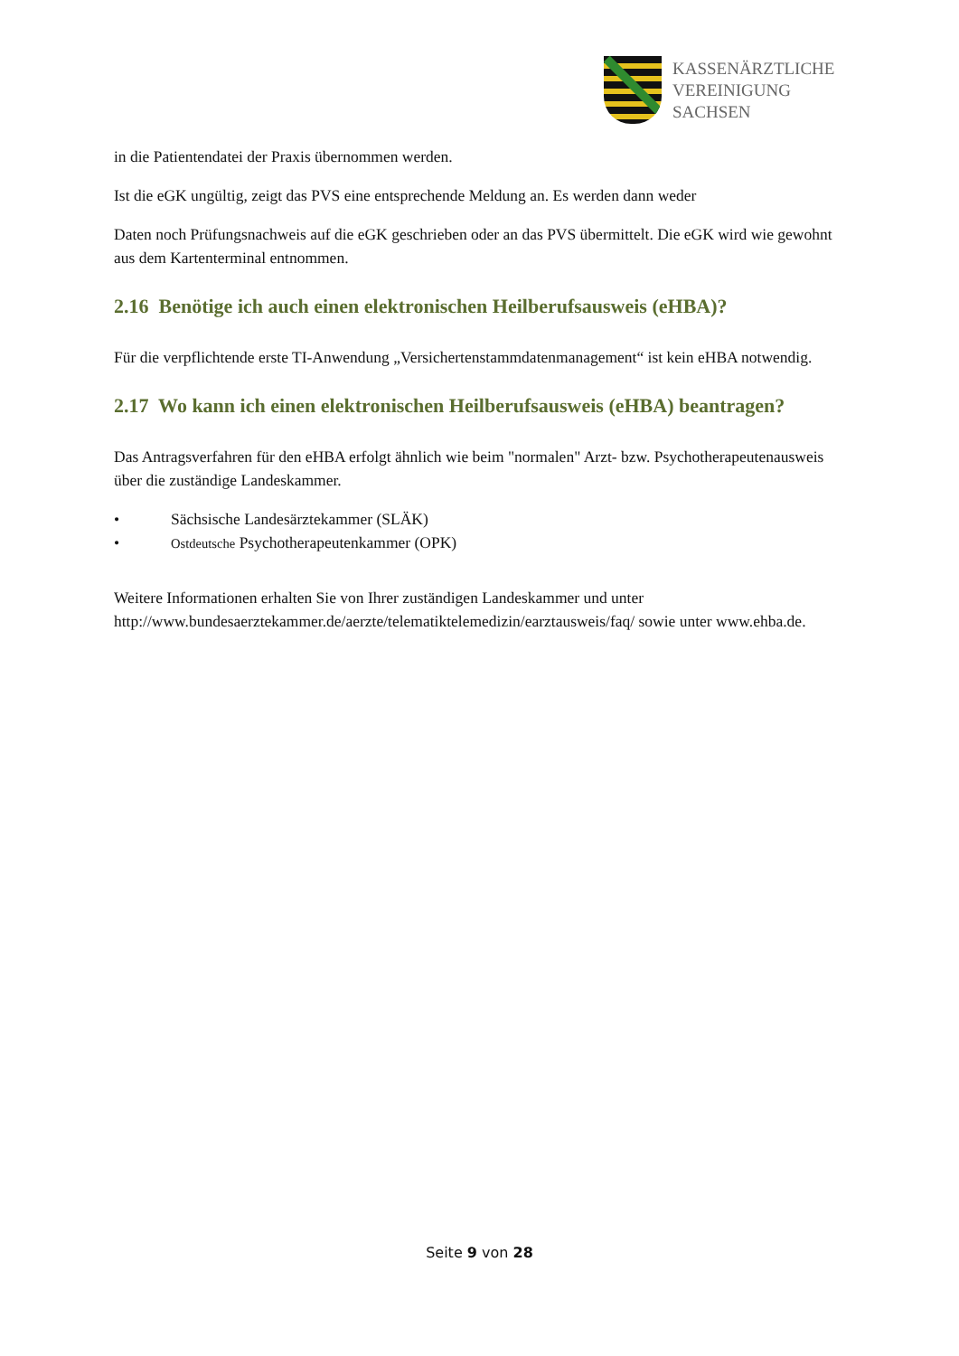KASSENÄRZTLICHE
VEREINIGUNG
SACHSEN
in die Patientendatei der Praxis übernommen werden.
Ist die eGK ungültig, zeigt das PVS eine entsprechende Meldung an. Es werden dann weder
Daten noch Prüfungsnachweis auf die eGK geschrieben oder an das PVS übermittelt. Die eGK wird wie gewohnt aus dem Kartenterminal entnommen.
2.16 Benötige ich auch einen elektronischen Heilberufsausweis (eHBA)?
Für die verpflichtende erste TI-Anwendung „Versichertenstammdatenmanagement“ ist kein eHBA notwendig.
2.17 Wo kann ich einen elektronischen Heilberufsausweis (eHBA) beantragen?
Das Antragsverfahren für den eHBA erfolgt ähnlich wie beim "normalen" Arzt- bzw. Psychotherapeutenausweis über die zuständige Landeskammer.
• Sächsische Landesärztekammer (SLÄK)
• Ostdeutsche Psychotherapeutenkammer (OPK)
Weitere Informationen erhalten Sie von Ihrer zuständigen Landeskammer und unter http://www.bundesaerztekammer.de/aerzte/telematiktelemedizin/earztausweis/faq/ sowie unter www.ehba.de.
Seite 9 von 28